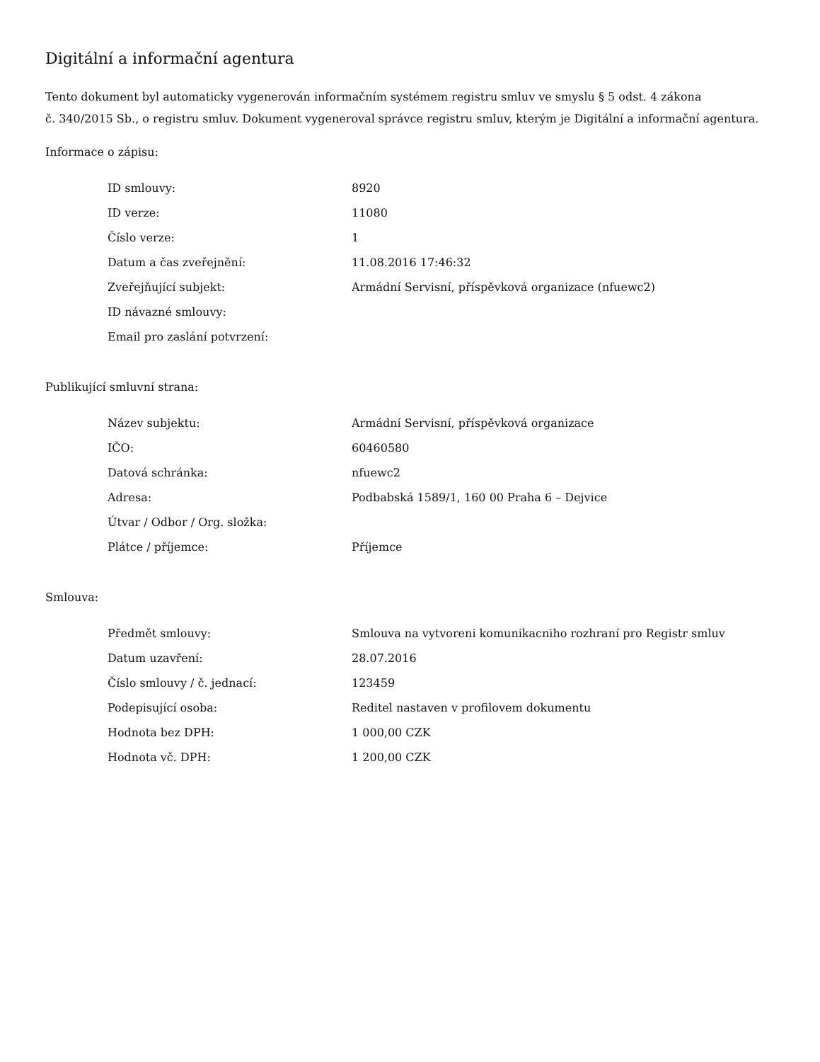Digitální a informační agentura
Tento dokument byl automaticky vygenerován informačním systémem registru smluv ve smyslu § 5 odst. 4 zákona
č. 340/2015 Sb., o registru smluv. Dokument vygeneroval správce registru smluv, kterým je Digitální a informační agentura.
Informace o zápisu:
| ID smlouvy: | 8920 |
| ID verze: | 11080 |
| Číslo verze: | 1 |
| Datum a čas zveřejnění: | 11.08.2016 17:46:32 |
| Zveřejňující subjekt: | Armádní Servisní, příspěvková organizace (nfuewc2) |
| ID návazné smlouvy: | |
| Email pro zaslání potvrzení: | |
Publikující smluvní strana:
| Název subjektu: | Armádní Servisní, příspěvková organizace |
| IČO: | 60460580 |
| Datová schránka: | nfuewc2 |
| Adresa: | Podbabská 1589/1, 160 00 Praha 6 – Dejvice |
| Útvar / Odbor / Org. složka: | |
| Plátce / příjemce: | Příjemce |
Smlouva:
| Předmět smlouvy: | Smlouva na vytvoreni komunikacniho rozhraní pro Registr smluv |
| Datum uzavření: | 28.07.2016 |
| Číslo smlouvy / č. jednací: | 123459 |
| Podepisující osoba: | Reditel nastaven v profilovem dokumentu |
| Hodnota bez DPH: | 1 000,00 CZK |
| Hodnota vč. DPH: | 1 200,00 CZK |